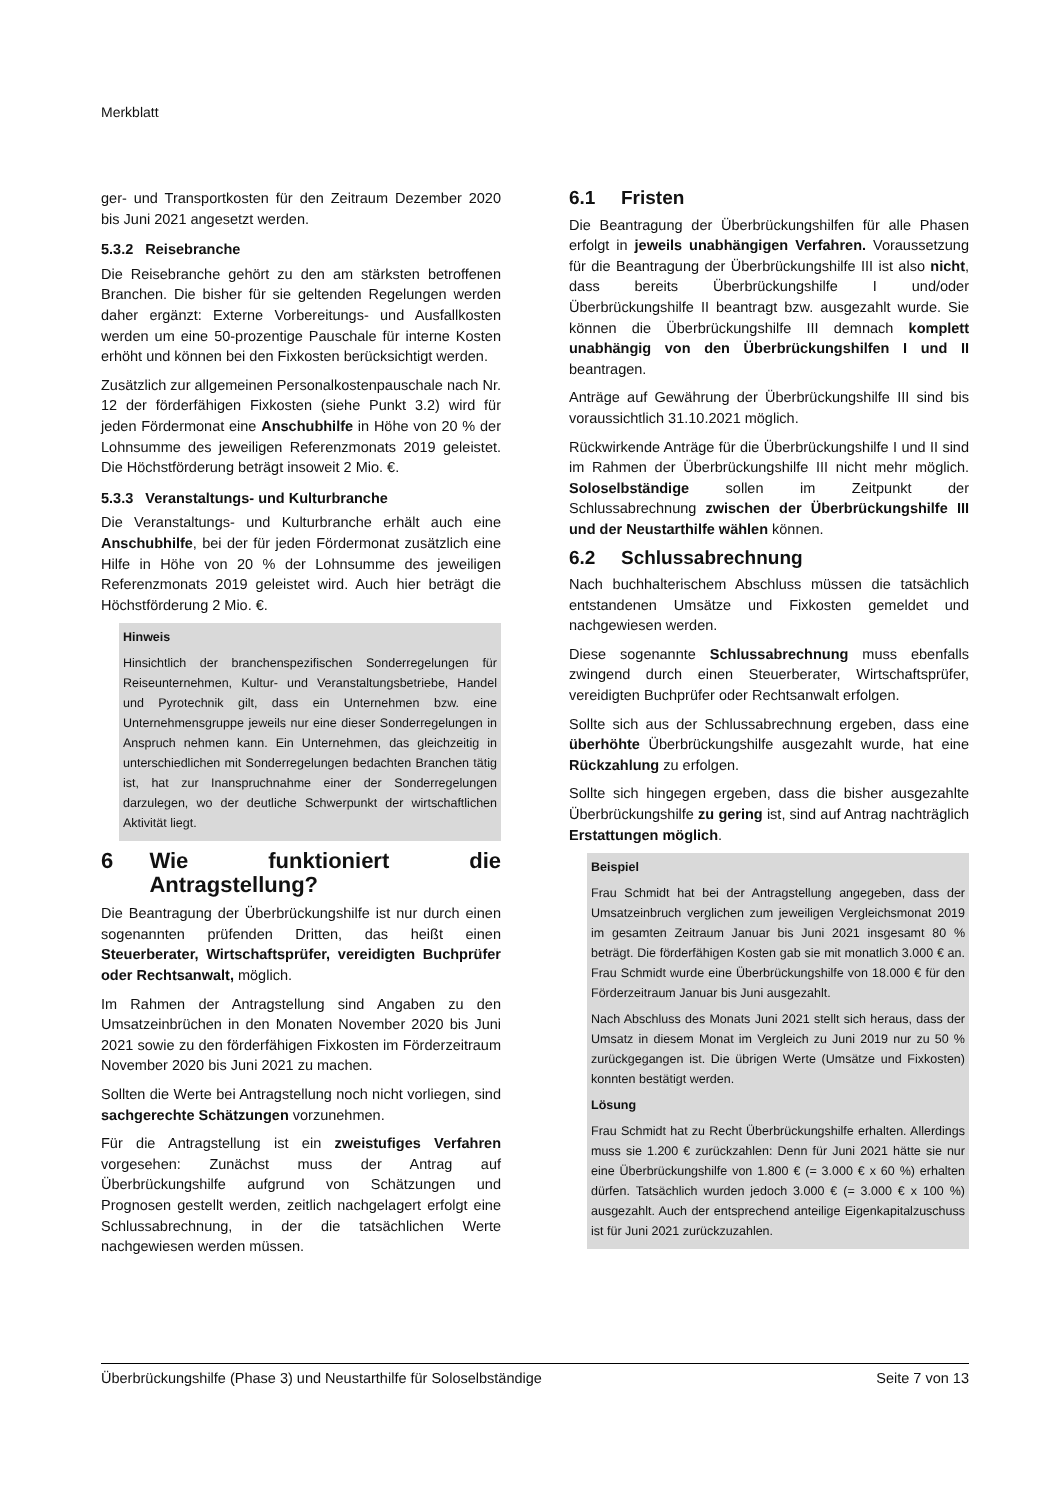Merkblatt
ger- und Transportkosten für den Zeitraum Dezember 2020 bis Juni 2021 angesetzt werden.
5.3.2 Reisebranche
Die Reisebranche gehört zu den am stärksten betroffenen Branchen. Die bisher für sie geltenden Regelungen werden daher ergänzt: Externe Vorbereitungs- und Ausfallkosten werden um eine 50-prozentige Pauschale für interne Kosten erhöht und können bei den Fixkosten berücksichtigt werden.
Zusätzlich zur allgemeinen Personalkostenpauschale nach Nr. 12 der förderfähigen Fixkosten (siehe Punkt 3.2) wird für jeden Fördermonat eine Anschubhilfe in Höhe von 20 % der Lohnsumme des jeweiligen Referenzmonats 2019 geleistet. Die Höchstförderung beträgt insoweit 2 Mio. €.
5.3.3 Veranstaltungs- und Kulturbranche
Die Veranstaltungs- und Kulturbranche erhält auch eine Anschubhilfe, bei der für jeden Fördermonat zusätzlich eine Hilfe in Höhe von 20 % der Lohnsumme des jeweiligen Referenzmonats 2019 geleistet wird. Auch hier beträgt die Höchstförderung 2 Mio. €.
Hinweis
Hinsichtlich der branchenspezifischen Sonderregelungen für Reiseunternehmen, Kultur- und Veranstaltungsbetriebe, Handel und Pyrotechnik gilt, dass ein Unternehmen bzw. eine Unternehmensgruppe jeweils nur eine dieser Sonderregelungen in Anspruch nehmen kann. Ein Unternehmen, das gleichzeitig in unterschiedlichen mit Sonderregelungen bedachten Branchen tätig ist, hat zur Inanspruchnahme einer der Sonderregelungen darzulegen, wo der deutliche Schwerpunkt der wirtschaftlichen Aktivität liegt.
6 Wie funktioniert die Antragstellung?
Die Beantragung der Überbrückungshilfe ist nur durch einen sogenannten prüfenden Dritten, das heißt einen Steuerberater, Wirtschaftsprüfer, vereidigten Buchprüfer oder Rechtsanwalt, möglich.
Im Rahmen der Antragstellung sind Angaben zu den Umsatzeinbrüchen in den Monaten November 2020 bis Juni 2021 sowie zu den förderfähigen Fixkosten im Förderzeitraum November 2020 bis Juni 2021 zu machen.
Sollten die Werte bei Antragstellung noch nicht vorliegen, sind sachgerechte Schätzungen vorzunehmen.
Für die Antragstellung ist ein zweistufiges Verfahren vorgesehen: Zunächst muss der Antrag auf Überbrückungshilfe aufgrund von Schätzungen und Prognosen gestellt werden, zeitlich nachgelagert erfolgt eine Schlussabrechnung, in der die tatsächlichen Werte nachgewiesen werden müssen.
6.1 Fristen
Die Beantragung der Überbrückungshilfen für alle Phasen erfolgt in jeweils unabhängigen Verfahren. Voraussetzung für die Beantragung der Überbrückungshilfe III ist also nicht, dass bereits Überbrückungshilfe I und/oder Überbrückungshilfe II beantragt bzw. ausgezahlt wurde. Sie können die Überbrückungshilfe III demnach komplett unabhängig von den Überbrückungshilfen I und II beantragen.
Anträge auf Gewährung der Überbrückungshilfe III sind bis voraussichtlich 31.10.2021 möglich.
Rückwirkende Anträge für die Überbrückungshilfe I und II sind im Rahmen der Überbrückungshilfe III nicht mehr möglich. Soloselbständige sollen im Zeitpunkt der Schlussabrechnung zwischen der Überbrückungshilfe III und der Neustarthilfe wählen können.
6.2 Schlussabrechnung
Nach buchhalterischem Abschluss müssen die tatsächlich entstandenen Umsätze und Fixkosten gemeldet und nachgewiesen werden.
Diese sogenannte Schlussabrechnung muss ebenfalls zwingend durch einen Steuerberater, Wirtschaftsprüfer, vereidigten Buchprüfer oder Rechtsanwalt erfolgen.
Sollte sich aus der Schlussabrechnung ergeben, dass eine überhöhte Überbrückungshilfe ausgezahlt wurde, hat eine Rückzahlung zu erfolgen.
Sollte sich hingegen ergeben, dass die bisher ausgezahlte Überbrückungshilfe zu gering ist, sind auf Antrag nachträglich Erstattungen möglich.
Beispiel
Frau Schmidt hat bei der Antragstellung angegeben, dass der Umsatzeinbruch verglichen zum jeweiligen Vergleichsmonat 2019 im gesamten Zeitraum Januar bis Juni 2021 insgesamt 80 % beträgt. Die förderfähigen Kosten gab sie mit monatlich 3.000 € an. Frau Schmidt wurde eine Überbrückungshilfe von 18.000 € für den Förderzeitraum Januar bis Juni ausgezahlt.
Nach Abschluss des Monats Juni 2021 stellt sich heraus, dass der Umsatz in diesem Monat im Vergleich zu Juni 2019 nur zu 50 % zurückgegangen ist. Die übrigen Werte (Umsätze und Fixkosten) konnten bestätigt werden.
Lösung
Frau Schmidt hat zu Recht Überbrückungshilfe erhalten. Allerdings muss sie 1.200 € zurückzahlen: Denn für Juni 2021 hätte sie nur eine Überbrückungshilfe von 1.800 € (= 3.000 € x 60 %) erhalten dürfen. Tatsächlich wurden jedoch 3.000 € (= 3.000 € x 100 %) ausgezahlt. Auch der entsprechend anteilige Eigenkapitalzuschuss ist für Juni 2021 zurückzuzahlen.
Überbrückungshilfe (Phase 3) und Neustarthilfe für Soloselbständige Seite 7 von 13